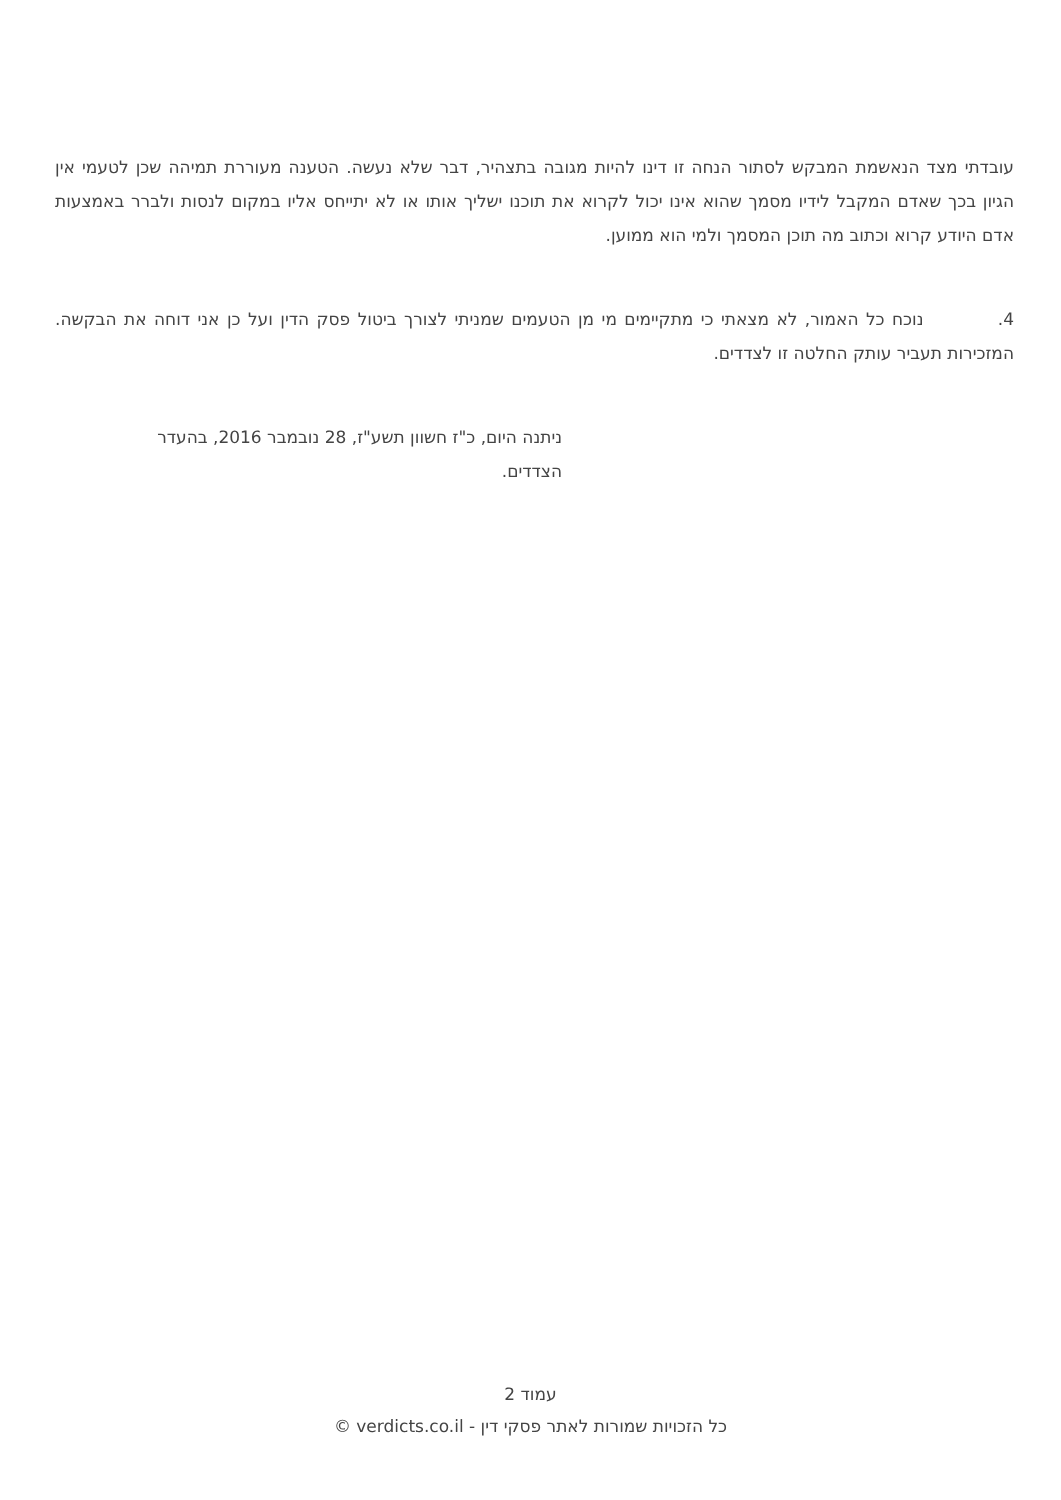עובדתי מצד הנאשמת המבקש לסתור הנחה זו דינו להיות מגובה בתצהיר, דבר שלא נעשה. הטענה מעוררת תמיהה שכן לטעמי אין הגיון בכך שאדם המקבל לידיו מסמך שהוא אינו יכול לקרוא את תוכנו ישליך אותו או לא יתייחס אליו במקום לנסות ולברר באמצעות אדם היודע קרוא וכתוב מה תוכן המסמך ולמי הוא ממוען.
4. נוכח כל האמור, לא מצאתי כי מתקיימים מי מן הטעמים שמניתי לצורך ביטול פסק הדין ועל כן אני דוחה את הבקשה. המזכירות תעביר עותק החלטה זו לצדדים.
ניתנה היום, כ"ז חשוון תשע"ז, 28 נובמבר 2016, בהעדר הצדדים.
עמוד 2
כל הזכויות שמורות לאתר פסקי דין - verdicts.co.il ©